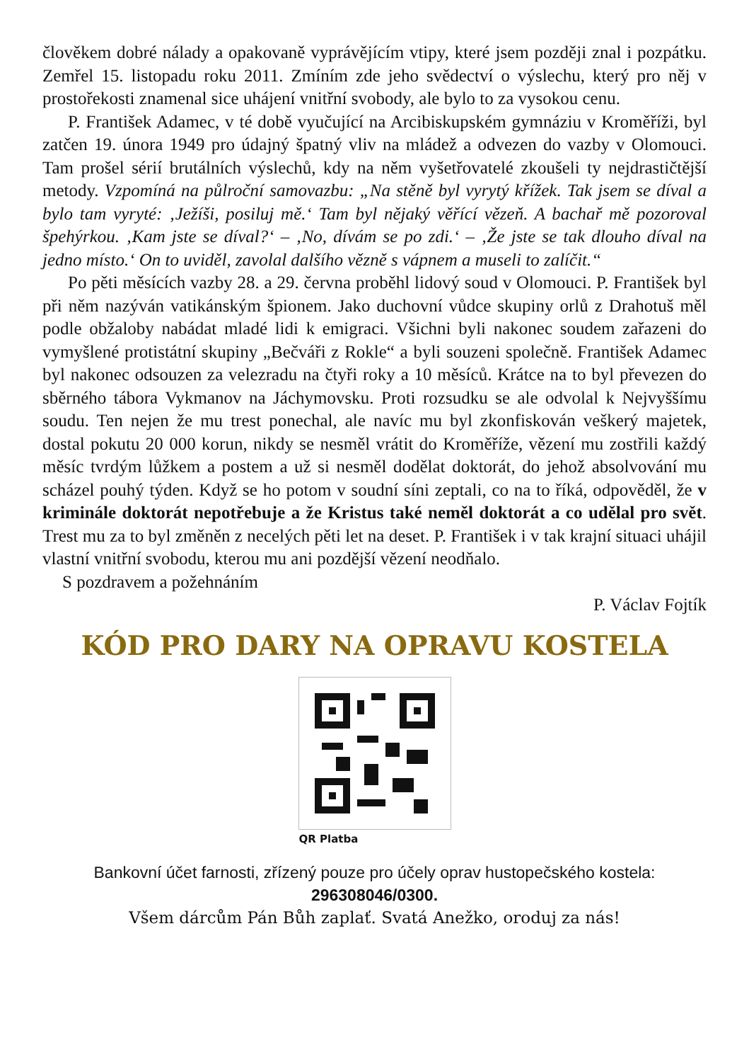člověkem dobré nálady a opakovaně vyprávějícím vtipy, které jsem později znal i pozpátku. Zemřel 15. listopadu roku 2011. Zmíním zde jeho svědectví o výslechu, který pro něj v prostořekosti znamenal sice uhájení vnitřní svobody, ale bylo to za vysokou cenu.
P. František Adamec, v té době vyučující na Arcibiskupském gymnáziu v Kroměříži, byl zatčen 19. února 1949 pro údajný špatný vliv na mládež a odvezen do vazby v Olomouci. Tam prošel sérií brutálních výslechů, kdy na něm vyšetřovatelé zkoušeli ty nejdrastičtější metody. Vzpomíná na půlroční samovazbu: „Na stěně byl vyrytý křížek. Tak jsem se díval a bylo tam vyryté: ‚Ježíši, posiluj mě.‘ Tam byl nějaký věřící vězeň. A bachař mě pozoroval špehýrkou. ‚Kam jste se díval?‘ – ‚No, dívám se po zdi.‘ – ‚Že jste se tak dlouho díval na jedno místo.‘ On to uviděl, zavolal dalšího vězně s vápnem a museli to zalíčit.“
Po pěti měsících vazby 28. a 29. června proběhl lidový soud v Olomouci. P. František byl při něm nazýván vatikánským špionem. Jako duchovní vůdce skupiny orlů z Drahotuš měl podle obžaloby nabádat mladé lidi k emigraci. Všichni byli nakonec soudem zařazeni do vymyšlené protistátní skupiny „Bečváři z Rokle“ a byli souzeni společně. František Adamec byl nakonec odsouzen za velezradu na čtyři roky a 10 měsíců. Krátce na to byl převezen do sběrného tábora Vykmanov na Jáchymovsku. Proti rozsudku se ale odvolal k Nejvyššímu soudu. Ten nejen že mu trest ponechal, ale navíc mu byl zkonfiskován veškerý majetek, dostal pokutu 20 000 korun, nikdy se nesměl vrátit do Kroměříže, vězení mu zostřili každý měsíc tvrdým lůžkem a postem a už si nesměl dodělat doktorát, do jehož absolvování mu scházel pouhý týden. Když se ho potom v soudní síni zeptali, co na to říká, odpověděl, že v kriminále doktorát nepotřebuje a že Kristus také neměl doktorát a co udělal pro svět. Trest mu za to byl změněn z necelých pěti let na deset. P. František i v tak krajní situaci uhájil vlastní vnitřní svobodu, kterou mu ani pozdější vězení neodňalo.
S pozdravem a požehnáním
P. Václav Fojtík
KÓD PRO DARY NA OPRAVU KOSTELA
QR Platba
Bankovní účet farnosti, zřízený pouze pro účely oprav hustopečského kostela:
296308046/0300.
Všem dárcům Pán Bůh zaplať. Svatá Anežko, oroduj za nás!